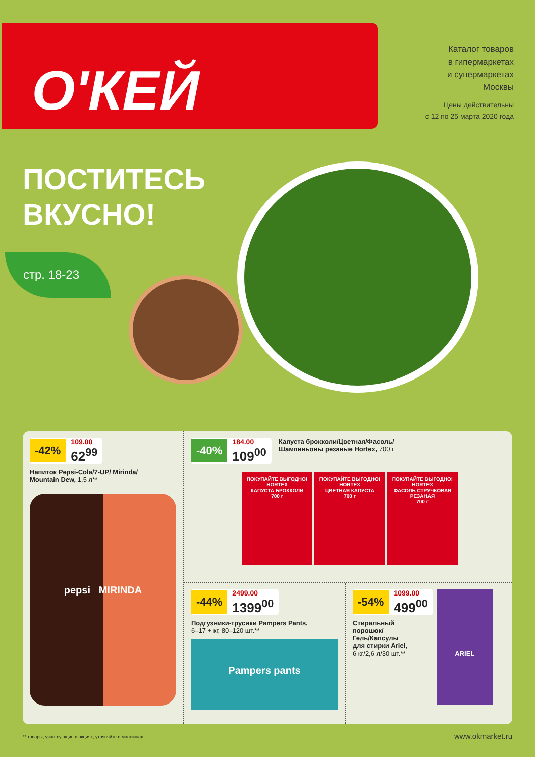О'КЕЙ
Каталог товаров
в гипермаркетах
и супермаркетах
Москвы
Цены действительны
с 12 по 25 марта 2020 года
ПОСТИТЕСЬ
ВКУСНО!
стр. 18-23
-42% 109.00 62<sup>99</sup>
Напиток Pepsi-Cola/7-UP/ Mirinda/
Mountain Dew, 1,5 л**
pepsi MIRINDA
-40% 184.00 109<sup>00</sup>
Капуста брокколи/Цветная/Фасоль/
Шампиньоны резаные Hortex, 700 г
ПОКУПАЙТЕ ВЫГОДНО!
HORTEX
КАПУСТА БРОККОЛИ
700 г ПОКУПАЙТЕ ВЫГОДНО!
HORTEX
ЦВЕТНАЯ КАПУСТА
700 г ПОКУПАЙТЕ ВЫГОДНО!
HORTEX
ФАСОЛЬ СТРУЧКОВАЯ РЕЗАНАЯ
700 г
-44% 2499.00 1399<sup>00</sup>
Подгузники-трусики Pampers Pants,
6–17 + кг, 80–120 шт.**
Pampers pants
-54% 1099.00 499<sup>00</sup>
Стиральный
порошок/
Гель/Капсулы
для стирки Ariel,
6 кг/2,6 л/30 шт.**
ARIEL
** товары, участвующие в акциях, уточняйте в магазинах
www.okmarket.ru